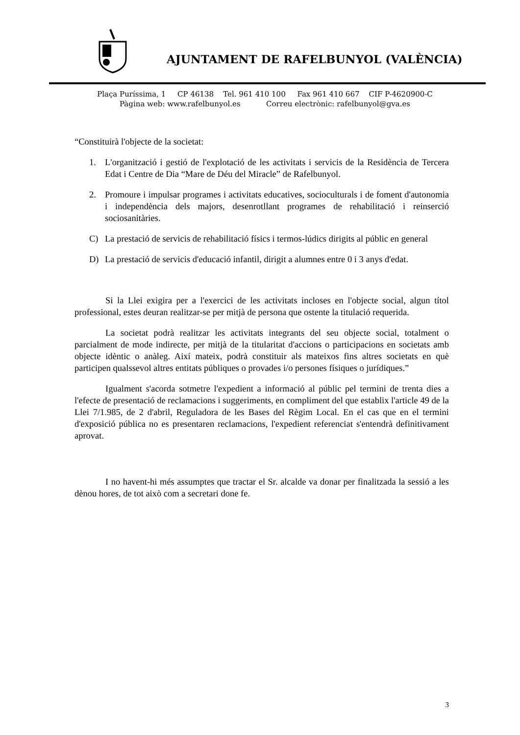AJUNTAMENT DE RAFELBUNYOL (VALÈNCIA)
Plaça Puríssima, 1 CP 46138 Tel. 961 410 100 Fax 961 410 667 CIF P-4620900-C
Pàgina web: www.rafelbunyol.es Correu electrònic: rafelbunyol@gva.es
“Constituirà l'objecte de la societat:
1. L'organització i gestió de l'explotació de les activitats i servicis de la Residència de Tercera Edat i Centre de Dia “Mare de Déu del Miracle” de Rafelbunyol.
2. Promoure i impulsar programes i activitats educatives, socioculturals i de foment d'autonomia i independència dels majors, desenrotllant programes de rehabilitació i reinserció sociosanitàries.
C) La prestació de servicis de rehabilitació físics i termos-lúdics dirigits al públic en general
D) La prestació de servicis d'educació infantil, dirigit a alumnes entre 0 i 3 anys d'edat.
Si la Llei exigira per a l'exercici de les activitats incloses en l'objecte social, algun títol professional, estes deuran realitzar-se per mitjà de persona que ostente la titulació requerida.
La societat podrà realitzar les activitats integrants del seu objecte social, totalment o parcialment de mode indirecte, per mitjà de la titularitat d'accions o participacions en societats amb objecte idèntic o anàleg. Així mateix, podrà constituir als mateixos fins altres societats en què participen qualssevol altres entitats públiques o provades i/o persones físiques o jurídiques.”
Igualment s'acorda sotmetre l'expedient a informació al públic pel termini de trenta dies a l'efecte de presentació de reclamacions i suggeriments, en compliment del que establix l'article 49 de la Llei 7/1.985, de 2 d'abril, Reguladora de les Bases del Règim Local. En el cas que en el termini d'exposició pública no es presentaren reclamacions, l'expedient referenciat s'entendrà definitivament aprovat.
I no havent-hi més assumptes que tractar el Sr. alcalde va donar per finalitzada la sessió a les dènou hores, de tot això com a secretari done fe.
3